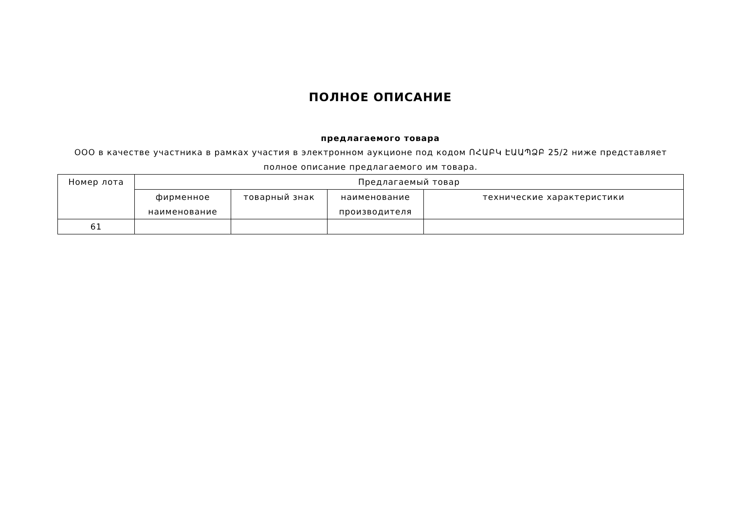ПОЛНОЕ ОПИСАНИЕ
предлагаемого товара
ООО в качестве участника в рамках участия в электронном аукционе под кодом ՈՀԱԲԿ ԷԱԱՊՁԲ 25/2 ниже представляет полное описание предлагаемого им товара.
| Номер лота | Предлагаемый товар | | | |
| --- | --- | --- | --- | --- |
| | фирменное наименование | товарный знак | наименование производителя | технические характеристики |
| 61 | | | | |